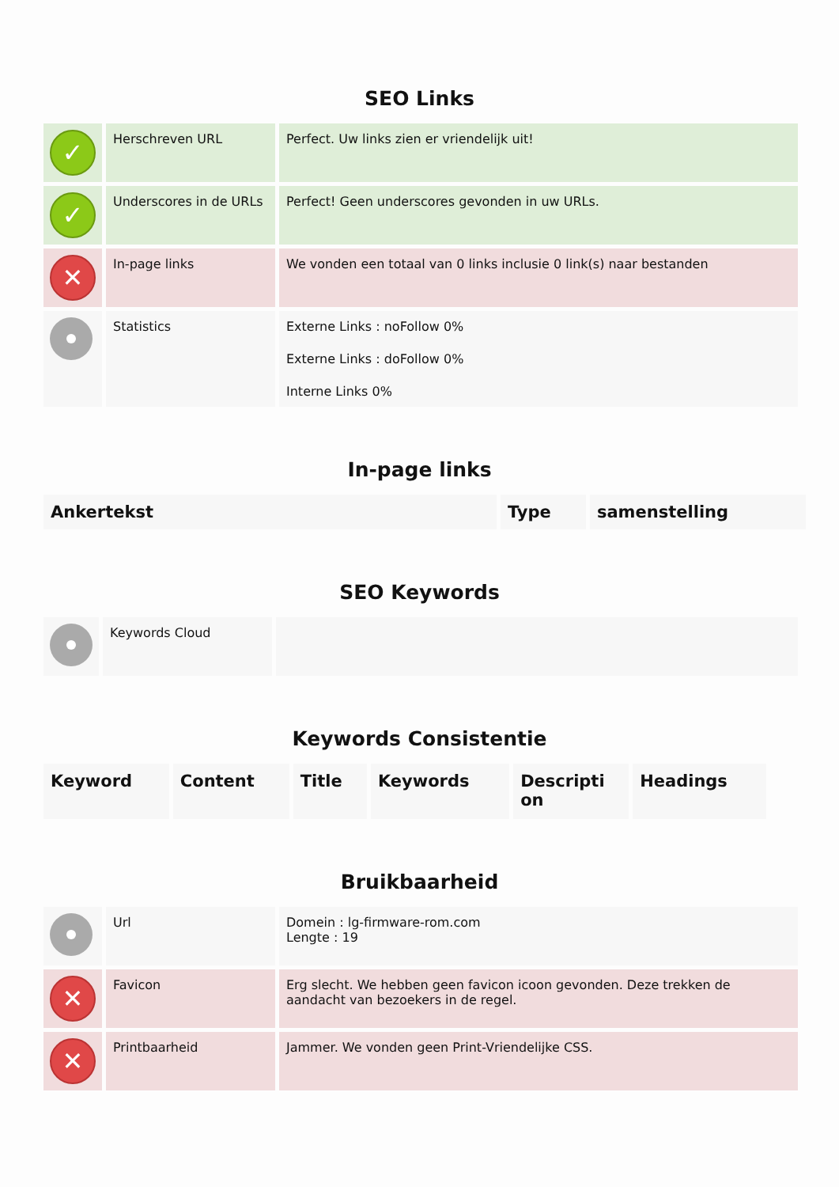SEO Links
| ✓ | Herschreven URL | Perfect. Uw links zien er vriendelijk uit! |
| ✓ | Underscores in de URLs | Perfect! Geen underscores gevonden in uw URLs. |
| ✕ | In-page links | We vonden een totaal van 0 links inclusie 0 link(s) naar bestanden |
| | Statistics | Externe Links : noFollow 0% Externe Links : doFollow 0% Interne Links 0% |
In-page links
| Ankertekst | Type | samenstelling |
| --- | --- | --- |
SEO Keywords
| | Keywords Cloud | |
Keywords Consistentie
| Keyword | Content | Title | Keywords | Descripti on | Headings |
| --- | --- | --- | --- | --- | --- |
Bruikbaarheid
| | Url | Domein : lg-firmware-rom.com Lengte : 19 |
| ✕ | Favicon | Erg slecht. We hebben geen favicon icoon gevonden. Deze trekken de aandacht van bezoekers in de regel. |
| ✕ | Printbaarheid | Jammer. We vonden geen Print-Vriendelijke CSS. |